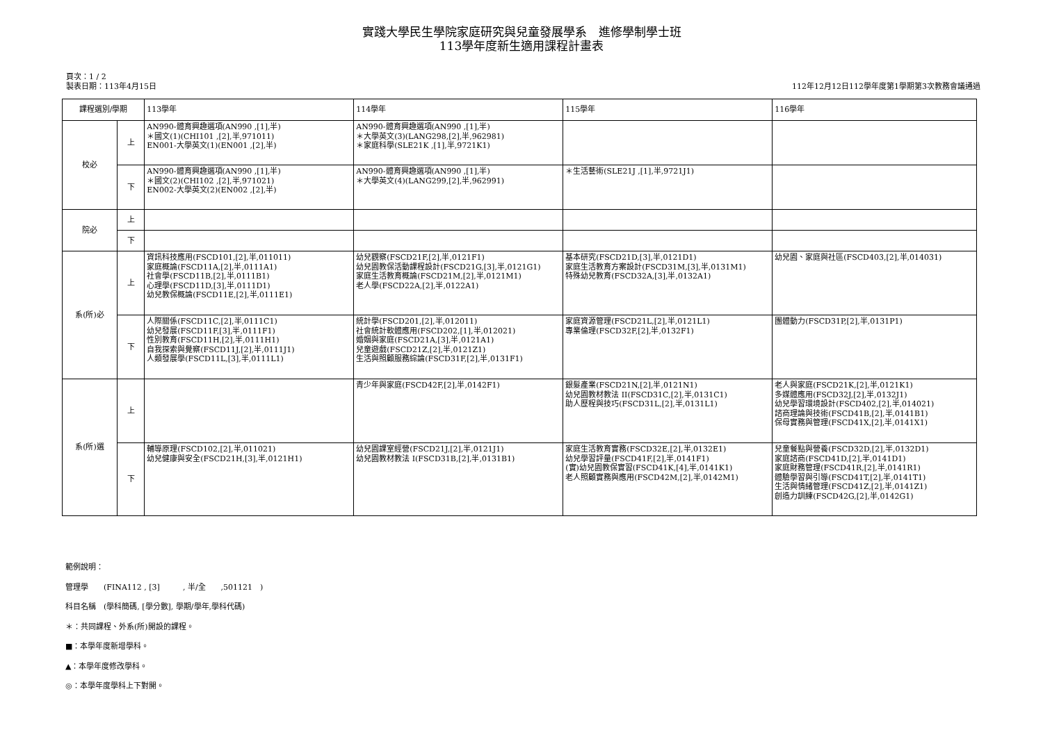實踐大學民生學院家庭研究與兒童發展學系　進修學制學士班
113學年度新生適用課程計畫表
頁次：1 / 2
製表日期：113年4月15日
112年12月12日112學年度第1學期第3次教務會議通過
| 課程選別/學期 | | 113學年 | 114學年 | 115學年 | 116學年 |
| --- | --- | --- | --- | --- | --- |
| 校必 | 上 | AN990-體育興趣選項(AN990 ,[1],半) ＊國文(1)(CHI101 ,[2],半,971011) EN001-大學英文(1)(EN001 ,[2],半) | AN990-體育興趣選項(AN990 ,[1],半) ＊大學英文(3)(LANG298,[2],半,962981) ＊家庭科學(SLE21K ,[1],半,9721K1) | | |
| | 下 | AN990-體育興趣選項(AN990 ,[1],半) ＊國文(2)(CHI102 ,[2],半,971021) EN002-大學英文(2)(EN002 ,[2],半) | AN990-體育興趣選項(AN990 ,[1],半) ＊大學英文(4)(LANG299,[2],半,962991) | ＊生活藝術(SLE21J ,[1],半,9721J1) | |
| 院必 | 上 | | | | |
| | 下 | | | | |
| 系(所)必 | 上 | 資訊科技應用(FSCD101,[2],半,011011) 家庭概論(FSCD11A,[2],半,0111A1) 社會學(FSCD11B,[2],半,0111B1) 心理學(FSCD11D,[3],半,0111D1) 幼兒教保概論(FSCD11E,[2],半,0111E1) | 幼兒觀察(FSCD21F,[2],半,0121F1) 幼兒園教保活動課程設計(FSCD21G,[3],半,0121G1) 家庭生活教育概論(FSCD21M,[2],半,0121M1) 老人學(FSCD22A,[2],半,0122A1) | 基本研究(FSCD21D,[3],半,0121D1) 家庭生活教育方案設計(FSCD31M,[3],半,0131M1) 特殊幼兒教育(FSCD32A,[3],半,0132A1) | 幼兒園、家庭與社區(FSCD403,[2],半,014031) |
| | 下 | 人際關係(FSCD11C,[2],半,0111C1) 幼兒發展(FSCD11F,[3],半,0111F1) 性別教育(FSCD11H,[2],半,0111H1) 自我探索與覺察(FSCD11J,[2],半,0111J1) 人類發展學(FSCD11L,[3],半,0111L1) | 統計學(FSCD201,[2],半,012011) 社會統計軟體應用(FSCD202,[1],半,012021) 婚姻與家庭(FSCD21A,[3],半,0121A1) 兒童遊戲(FSCD21Z,[2],半,0121Z1) 生活與照顧服務綜論(FSCD31F,[2],半,0131F1) | 家庭資源管理(FSCD21L,[2],半,0121L1) 專業倫理(FSCD32F,[2],半,0132F1) | 團體動力(FSCD31P,[2],半,0131P1) |
| 系(所)選 | 上 | | 青少年與家庭(FSCD42F,[2],半,0142F1) | 銀髮產業(FSCD21N,[2],半,0121N1) 幼兒園教材教法 II(FSCD31C,[2],半,0131C1) 助人歷程與技巧(FSCD31L,[2],半,0131L1) | 老人與家庭(FSCD21K,[2],半,0121K1) 多媒體應用(FSCD32J,[2],半,0132J1) 幼兒學習環境設計(FSCD402,[2],半,014021) 諮商理論與技術(FSCD41B,[2],半,0141B1) 保母實務與管理(FSCD41X,[2],半,0141X1) |
| | 下 | 輔導原理(FSCD102,[2],半,011021) 幼兒健康與安全(FSCD21H,[3],半,0121H1) | 幼兒園課室經營(FSCD21J,[2],半,0121J1) 幼兒園教材教法 I(FSCD31B,[2],半,0131B1) | 家庭生活教育實務(FSCD32E,[2],半,0132E1) 幼兒學習評量(FSCD41F,[2],半,0141F1) (實)幼兒園教保實習(FSCD41K,[4],半,0141K1) 老人照顧實務與應用(FSCD42M,[2],半,0142M1) | 兒童餐點與營養(FSCD32D,[2],半,0132D1) 家庭諮商(FSCD41D,[2],半,0141D1) 家庭財務管理(FSCD41R,[2],半,0141R1) 體驗學習與引導(FSCD41T,[2],半,0141T1) 生活與情緒管理(FSCD41Z,[2],半,0141Z1) 創造力訓練(FSCD42G,[2],半,0142G1) |
範例說明：
管理學　　(FINA112 , [3]　　　, 半/全　　,501121　)
科目名稱　(學科簡碼, [學分數], 學期/學年,學科代碼)
＊：共同課程、外系(所)開設的課程。
■：本學年度新增學科。
▲：本學年度修改學科。
◎：本學年度學科上下對開。